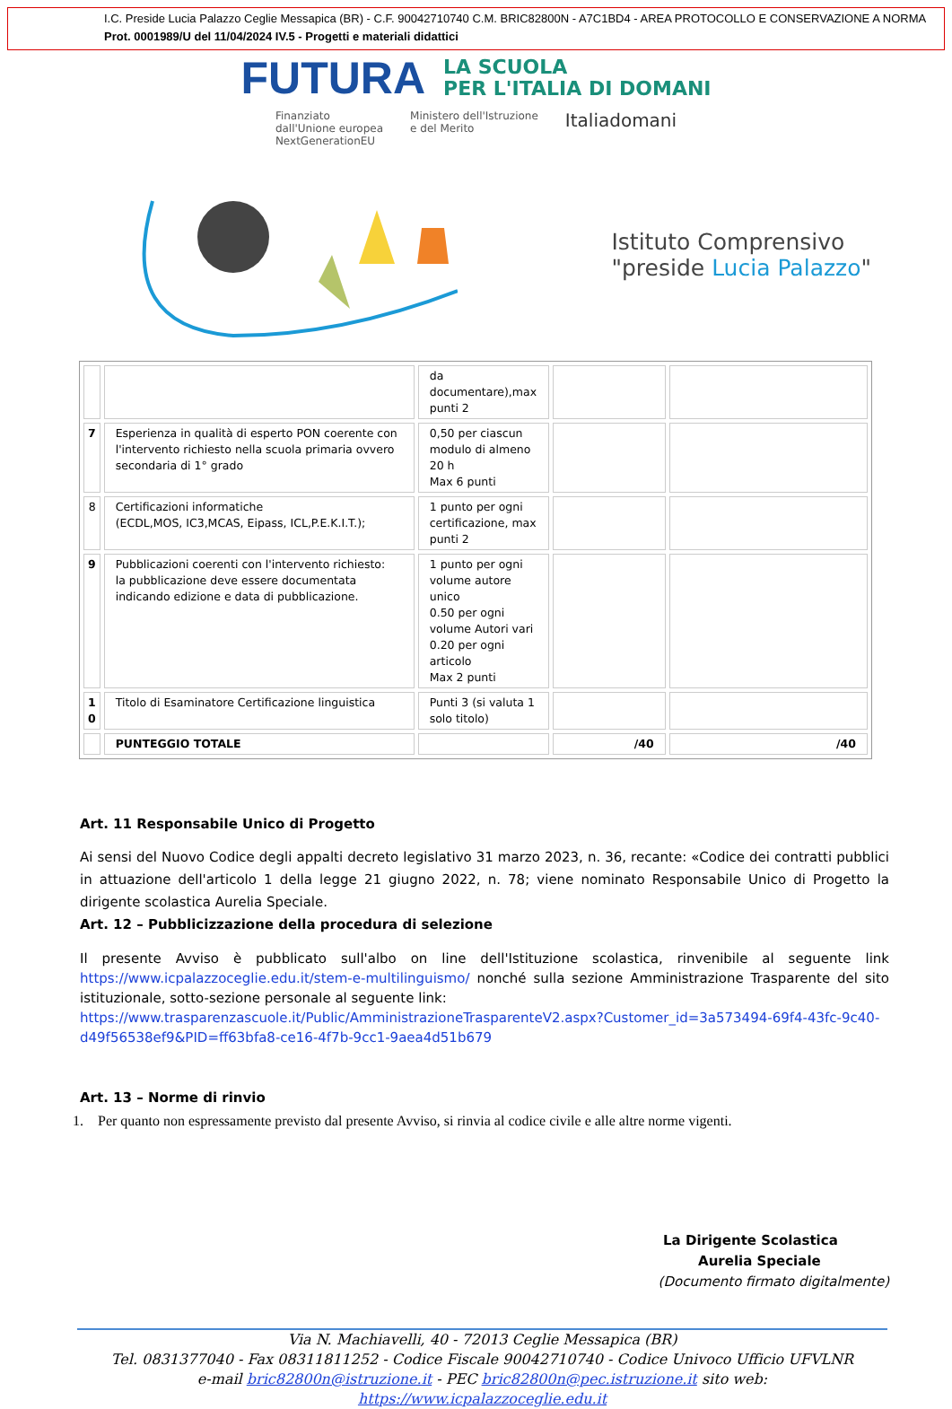I.C. Preside Lucia Palazzo Ceglie Messapica (BR) - C.F. 90042710740 C.M. BRIC82800N - A7C1BD4 - AREA PROTOCOLLO E CONSERVAZIONE A NORMA
Prot. 0001989/U del 11/04/2024 IV.5 - Progetti e materiali didattici
FUTURA LA SCUOLA
PER L'ITALIA DI DOMANI
Finanziato
dall'Unione europea
NextGenerationEU Ministero dell'Istruzione
e del Merito Italiadomani
Istituto Comprensivo
"preside Lucia Palazzo"
| | | da documentare),max punti 2 | | |
| 7 | Esperienza in qualità di esperto PON coerente con l'intervento richiesto nella scuola primaria ovvero secondaria di 1° grado | 0,50 per ciascun modulo di almeno 20 h Max 6 punti | | |
| 8 | Certificazioni informatiche (ECDL,MOS, IC3,MCAS, Eipass, ICL,P.E.K.I.T.); | 1 punto per ogni certificazione, max punti 2 | | |
| 9 | Pubblicazioni coerenti con l'intervento richiesto: la pubblicazione deve essere documentata indicando edizione e data di pubblicazione. | 1 punto per ogni volume autore unico 0.50 per ogni volume Autori vari 0.20 per ogni articolo Max 2 punti | | |
| 1 0 | Titolo di Esaminatore Certificazione linguistica | Punti 3 (si valuta 1 solo titolo) | | |
| | PUNTEGGIO TOTALE | | /40 | /40 |
Art. 11 Responsabile Unico di Progetto
Ai sensi del Nuovo Codice degli appalti decreto legislativo 31 marzo 2023, n. 36, recante: «Codice dei contratti pubblici in attuazione dell'articolo 1 della legge 21 giugno 2022, n. 78; viene nominato Responsabile Unico di Progetto la dirigente scolastica Aurelia Speciale.
Art. 12 – Pubblicizzazione della procedura di selezione
Il presente Avviso è pubblicato sull'albo on line dell'Istituzione scolastica, rinvenibile al seguente link https://www.icpalazzoceglie.edu.it/stem-e-multilinguismo/ nonché sulla sezione Amministrazione Trasparente del sito istituzionale, sotto-sezione personale al seguente link:
https://www.trasparenzascuole.it/Public/AmministrazioneTrasparenteV2.aspx?Customer_id=3a573494-69f4-43fc-9c40-d49f56538ef9&PID=ff63bfa8-ce16-4f7b-9cc1-9aea4d51b679
Art. 13 – Norme di rinvio
1. Per quanto non espressamente previsto dal presente Avviso, si rinvia al codice civile e alle altre norme vigenti.
La Dirigente Scolastica
Aurelia Speciale
(Documento firmato digitalmente)
Via N. Machiavelli, 40 - 72013 Ceglie Messapica (BR)
Tel. 0831377040 - Fax 08311811252 - Codice Fiscale 90042710740 - Codice Univoco Ufficio UFVLNR
e-mail bric82800n@istruzione.it - PEC bric82800n@pec.istruzione.it sito web: https://www.icpalazzoceglie.edu.it